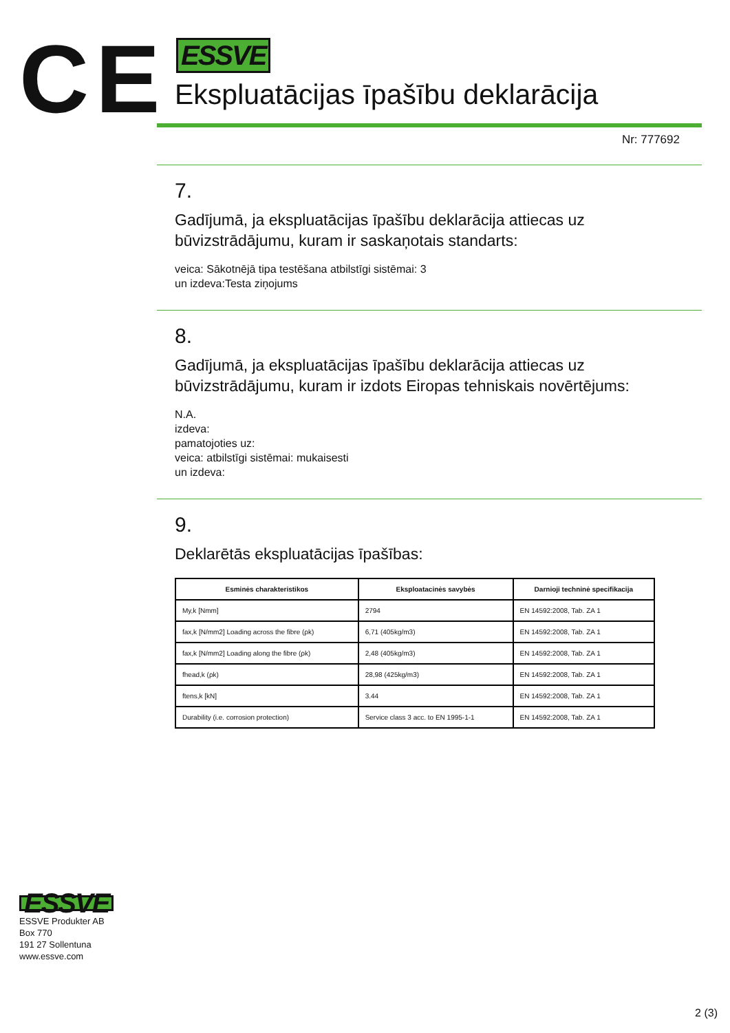CE
ESSVE
Ekspluatācijas īpašību deklarācija
Nr: 777692
7.
Gadījumā, ja ekspluatācijas īpašību deklarācija attiecas uz būvizstrādājumu, kuram ir saskaņotais standarts:
veica: Sākotnējā tipa testēšana atbilstīgi sistēmai: 3
un izdeva:Testa ziņojums
8.
Gadījumā, ja ekspluatācijas īpašību deklarācija attiecas uz būvizstrādājumu, kuram ir izdots Eiropas tehniskais novērtējums:
N.A.
izdeva:
pamatojoties uz:
veica: atbilstīgi sistēmai: mukaisesti
un izdeva:
9.
Deklarētās ekspluatācijas īpašības:
| Esminės charakteristikos | Eksploatacinės savybės | Darnioji techninė specifikacija |
| --- | --- | --- |
| My,k [Nmm] | 2794 | EN 14592:2008, Tab. ZA 1 |
| fax,k [N/mm2] Loading across the fibre (ρk) | 6,71 (405kg/m3) | EN 14592:2008, Tab. ZA 1 |
| fax,k [N/mm2] Loading along the fibre (ρk) | 2,48 (405kg/m3) | EN 14592:2008, Tab. ZA 1 |
| fhead,k (ρk) | 28,98 (425kg/m3) | EN 14592:2008, Tab. ZA 1 |
| ftens,k [kN] | 3.44 | EN 14592:2008, Tab. ZA 1 |
| Durability (i.e. corrosion protection) | Service class 3 acc. to EN 1995-1-1 | EN 14592:2008, Tab. ZA 1 |
ESSVE
ESSVE Produkter AB
Box 770
191 27 Sollentuna
www.essve.com
2 (3)